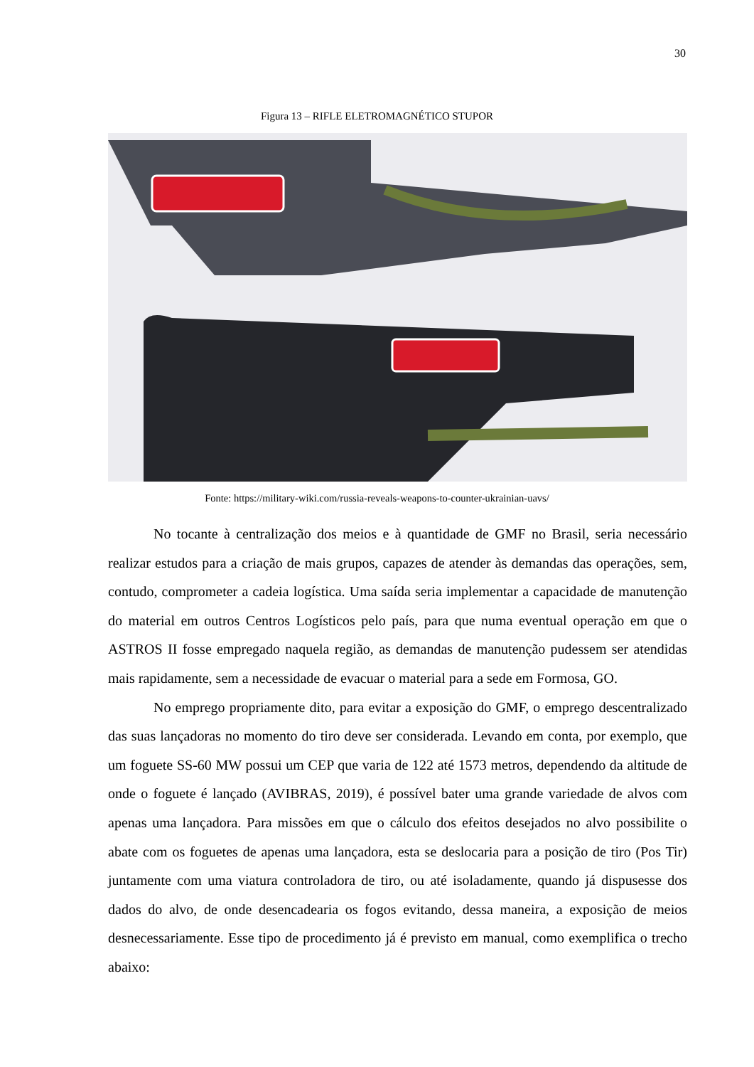30
Figura 13 – RIFLE ELETROMAGNÉTICO STUPOR
Fonte: https://military-wiki.com/russia-reveals-weapons-to-counter-ukrainian-uavs/
No tocante à centralização dos meios e à quantidade de GMF no Brasil, seria necessário realizar estudos para a criação de mais grupos, capazes de atender às demandas das operações, sem, contudo, comprometer a cadeia logística. Uma saída seria implementar a capacidade de manutenção do material em outros Centros Logísticos pelo país, para que numa eventual operação em que o ASTROS II fosse empregado naquela região, as demandas de manutenção pudessem ser atendidas mais rapidamente, sem a necessidade de evacuar o material para a sede em Formosa, GO.
No emprego propriamente dito, para evitar a exposição do GMF, o emprego descentralizado das suas lançadoras no momento do tiro deve ser considerada. Levando em conta, por exemplo, que um foguete SS-60 MW possui um CEP que varia de 122 até 1573 metros, dependendo da altitude de onde o foguete é lançado (AVIBRAS, 2019), é possível bater uma grande variedade de alvos com apenas uma lançadora. Para missões em que o cálculo dos efeitos desejados no alvo possibilite o abate com os foguetes de apenas uma lançadora, esta se deslocaria para a posição de tiro (Pos Tir) juntamente com uma viatura controladora de tiro, ou até isoladamente, quando já dispusesse dos dados do alvo, de onde desencadearia os fogos evitando, dessa maneira, a exposição de meios desnecessariamente. Esse tipo de procedimento já é previsto em manual, como exemplifica o trecho abaixo: